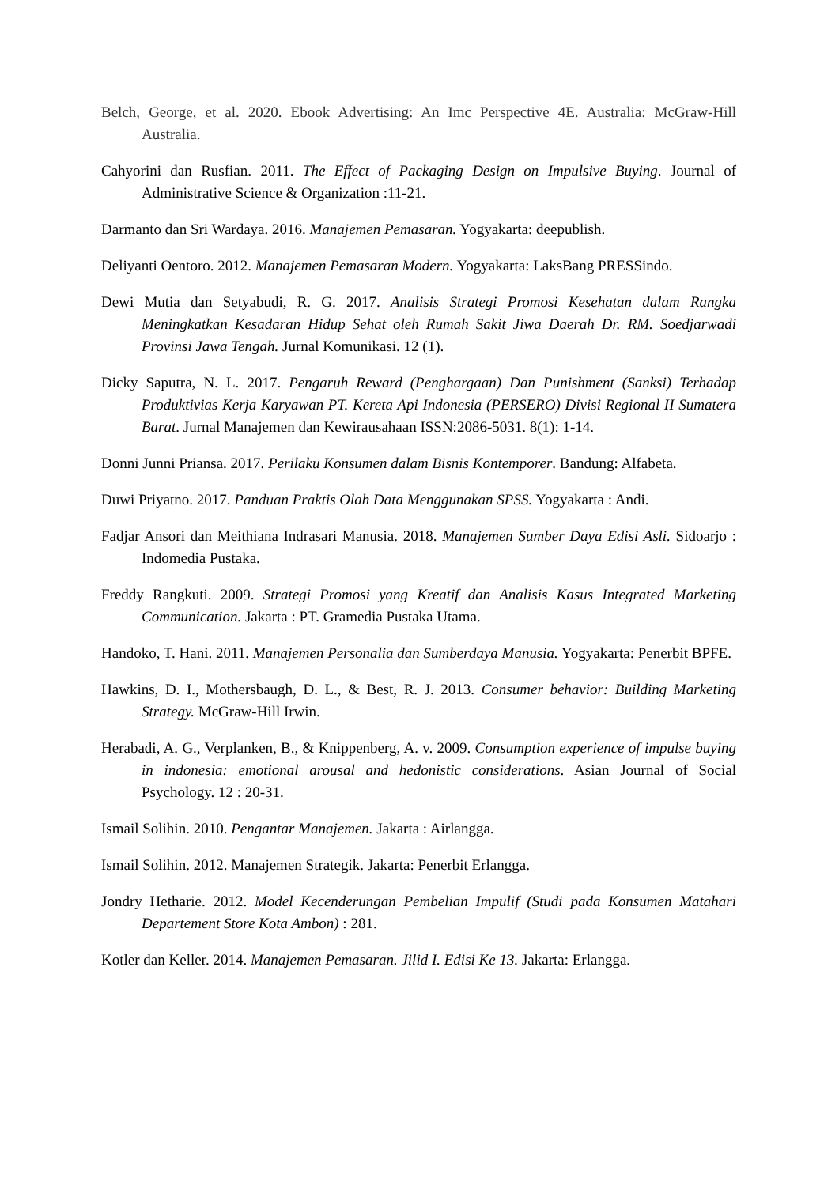Belch, George, et al. 2020. Ebook Advertising: An Imc Perspective 4E. Australia: McGraw-Hill Australia.
Cahyorini dan Rusfian. 2011. The Effect of Packaging Design on Impulsive Buying. Journal of Administrative Science & Organization :11-21.
Darmanto dan Sri Wardaya. 2016. Manajemen Pemasaran. Yogyakarta: deepublish.
Deliyanti Oentoro. 2012. Manajemen Pemasaran Modern. Yogyakarta: LaksBang PRESSindo.
Dewi Mutia dan Setyabudi, R. G. 2017. Analisis Strategi Promosi Kesehatan dalam Rangka Meningkatkan Kesadaran Hidup Sehat oleh Rumah Sakit Jiwa Daerah Dr. RM. Soedjarwadi Provinsi Jawa Tengah. Jurnal Komunikasi. 12 (1).
Dicky Saputra, N. L. 2017. Pengaruh Reward (Penghargaan) Dan Punishment (Sanksi) Terhadap Produktivias Kerja Karyawan PT. Kereta Api Indonesia (PERSERO) Divisi Regional II Sumatera Barat. Jurnal Manajemen dan Kewirausahaan ISSN:2086-5031. 8(1): 1-14.
Donni Junni Priansa. 2017. Perilaku Konsumen dalam Bisnis Kontemporer. Bandung: Alfabeta.
Duwi Priyatno. 2017. Panduan Praktis Olah Data Menggunakan SPSS. Yogyakarta : Andi.
Fadjar Ansori dan Meithiana Indrasari Manusia. 2018. Manajemen Sumber Daya Edisi Asli. Sidoarjo : Indomedia Pustaka.
Freddy Rangkuti. 2009. Strategi Promosi yang Kreatif dan Analisis Kasus Integrated Marketing Communication. Jakarta : PT. Gramedia Pustaka Utama.
Handoko, T. Hani. 2011. Manajemen Personalia dan Sumberdaya Manusia. Yogyakarta: Penerbit BPFE.
Hawkins, D. I., Mothersbaugh, D. L., & Best, R. J. 2013. Consumer behavior: Building Marketing Strategy. McGraw-Hill Irwin.
Herabadi, A. G., Verplanken, B., & Knippenberg, A. v. 2009. Consumption experience of impulse buying in indonesia: emotional arousal and hedonistic considerations. Asian Journal of Social Psychology. 12 : 20-31.
Ismail Solihin. 2010. Pengantar Manajemen. Jakarta : Airlangga.
Ismail Solihin. 2012. Manajemen Strategik. Jakarta: Penerbit Erlangga.
Jondry Hetharie. 2012. Model Kecenderungan Pembelian Impulif (Studi pada Konsumen Matahari Departement Store Kota Ambon) : 281.
Kotler dan Keller. 2014. Manajemen Pemasaran. Jilid I. Edisi Ke 13. Jakarta: Erlangga.